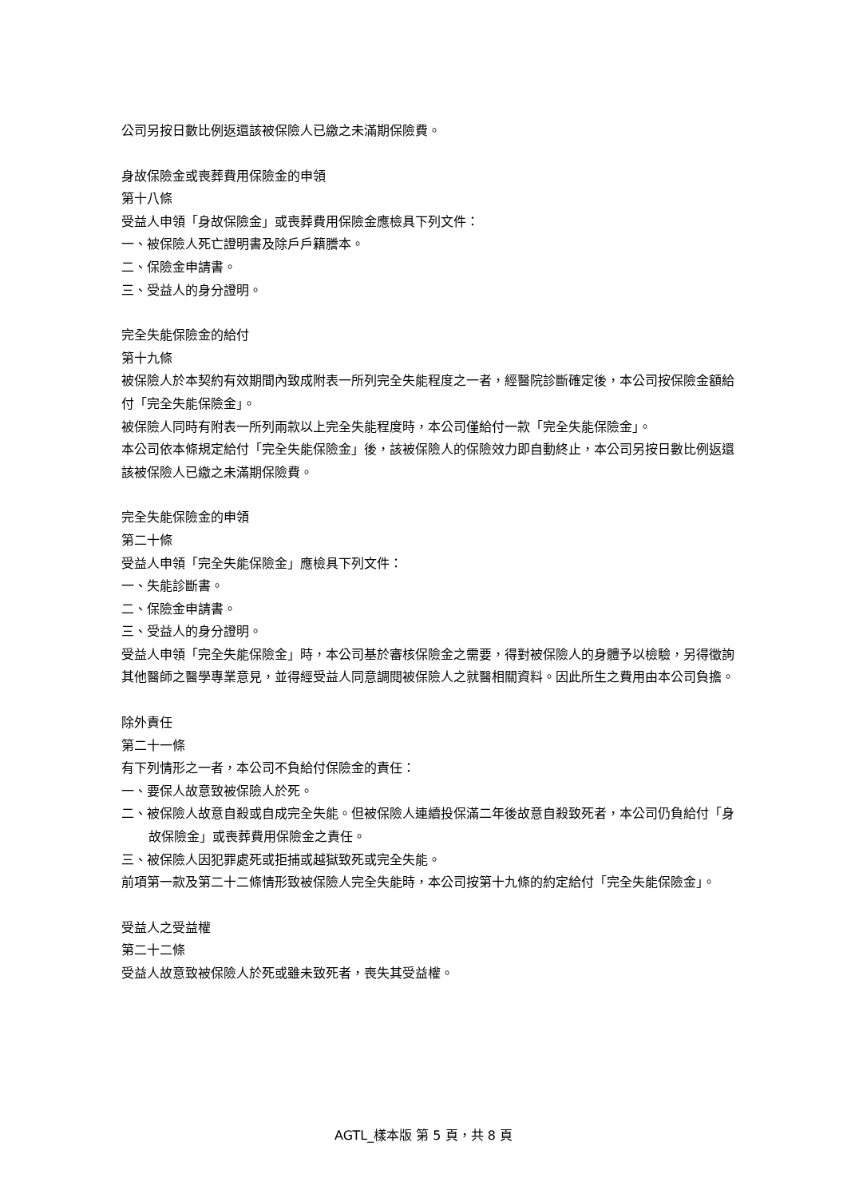公司另按日數比例返還該被保險人已繳之未滿期保險費。
身故保險金或喪葬費用保險金的申領
第十八條
受益人申領「身故保險金」或喪葬費用保險金應檢具下列文件：
一、被保險人死亡證明書及除戶戶籍謄本。
二、保險金申請書。
三、受益人的身分證明。
完全失能保險金的給付
第十九條
被保險人於本契約有效期間內致成附表一所列完全失能程度之一者，經醫院診斷確定後，本公司按保險金額給付「完全失能保險金」。
被保險人同時有附表一所列兩款以上完全失能程度時，本公司僅給付一款「完全失能保險金」。
本公司依本條規定給付「完全失能保險金」後，該被保險人的保險效力即自動終止，本公司另按日數比例返還該被保險人已繳之未滿期保險費。
完全失能保險金的申領
第二十條
受益人申領「完全失能保險金」應檢具下列文件：
一、失能診斷書。
二、保險金申請書。
三、受益人的身分證明。
受益人申領「完全失能保險金」時，本公司基於審核保險金之需要，得對被保險人的身體予以檢驗，另得徵詢其他醫師之醫學專業意見，並得經受益人同意調閱被保險人之就醫相關資料。因此所生之費用由本公司負擔。
除外責任
第二十一條
有下列情形之一者，本公司不負給付保險金的責任：
一、要保人故意致被保險人於死。
二、被保險人故意自殺或自成完全失能。但被保險人連續投保滿二年後故意自殺致死者，本公司仍負給付「身故保險金」或喪葬費用保險金之責任。
三、被保險人因犯罪處死或拒捕或越獄致死或完全失能。
前項第一款及第二十二條情形致被保險人完全失能時，本公司按第十九條的約定給付「完全失能保險金」。
受益人之受益權
第二十二條
受益人故意致被保險人於死或雖未致死者，喪失其受益權。
AGTL_樣本版 第 5 頁，共 8 頁